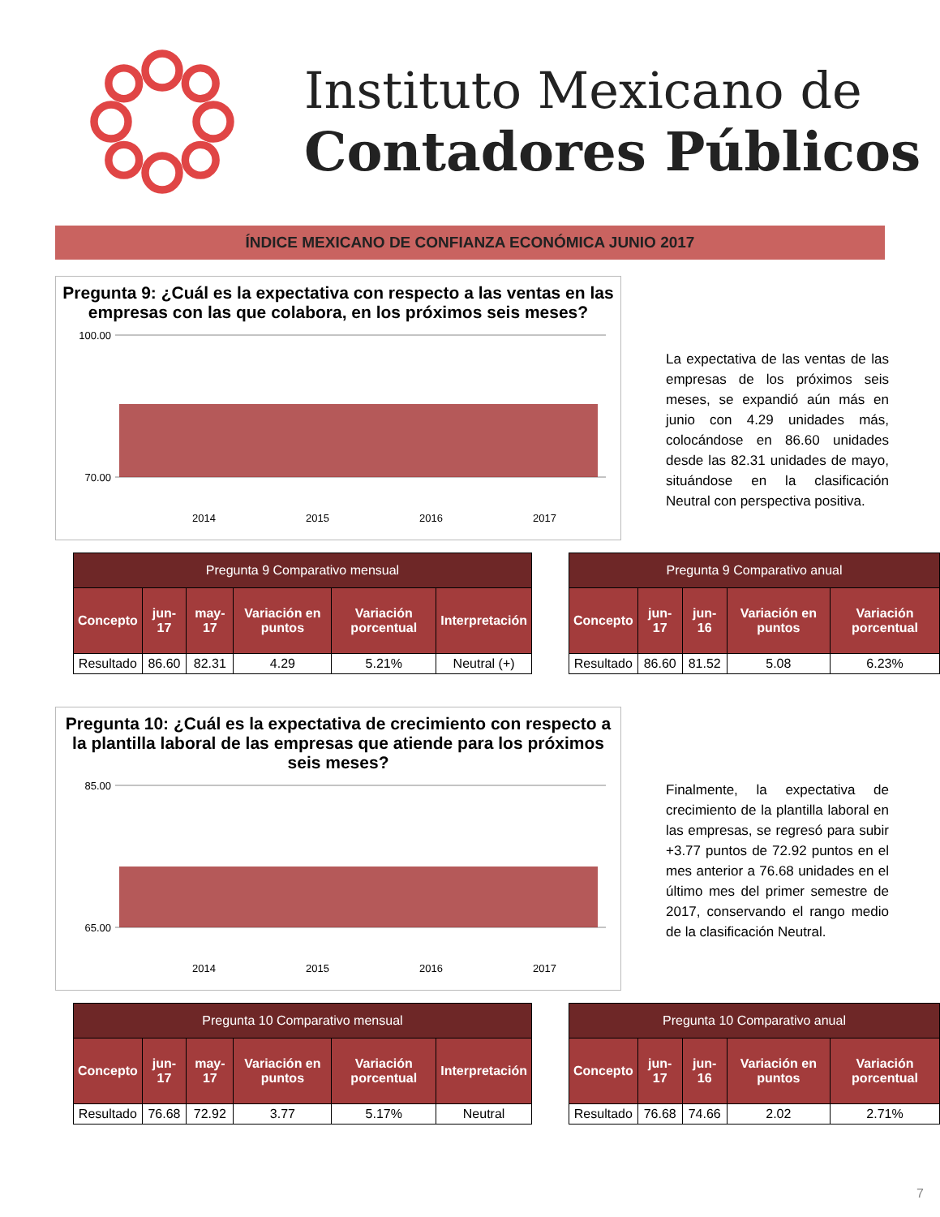Instituto Mexicano de
Contadores Públicos
ÍNDICE MEXICANO DE CONFIANZA ECONÓMICA JUNIO 2017
Pregunta 9: ¿Cuál es la expectativa con respecto a las ventas en las empresas con las que colabora, en los próximos seis meses?
100.00
70.00
2014
2015
2016
2017
La expectativa de las ventas de las empresas de los próximos seis meses, se expandió aún más en junio con 4.29 unidades más, colocándose en 86.60 unidades desde las 82.31 unidades de mayo, situándose en la clasificación Neutral con perspectiva positiva.
| Pregunta 9 Comparativo mensual | | | | | |
| --- | --- | --- | --- | --- | --- |
| Concepto | jun-17 | may-17 | Variación en puntos | Variación porcentual | Interpretación |
| Resultado | 86.60 | 82.31 | 4.29 | 5.21% | Neutral (+) |
| Pregunta 9 Comparativo anual | | | | |
| --- | --- | --- | --- | --- |
| Concepto | jun-17 | jun-16 | Variación en puntos | Variación porcentual |
| Resultado | 86.60 | 81.52 | 5.08 | 6.23% |
Pregunta 10: ¿Cuál es la expectativa de crecimiento con respecto a la plantilla laboral de las empresas que atiende para los próximos seis meses?
85.00
65.00
2014
2015
2016
2017
Finalmente, la expectativa de crecimiento de la plantilla laboral en las empresas, se regresó para subir +3.77 puntos de 72.92 puntos en el mes anterior a 76.68 unidades en el último mes del primer semestre de 2017, conservando el rango medio de la clasificación Neutral.
| Pregunta 10 Comparativo mensual | | | | | |
| --- | --- | --- | --- | --- | --- |
| Concepto | jun-17 | may-17 | Variación en puntos | Variación porcentual | Interpretación |
| Resultado | 76.68 | 72.92 | 3.77 | 5.17% | Neutral |
| Pregunta 10 Comparativo anual | | | | |
| --- | --- | --- | --- | --- |
| Concepto | jun-17 | jun-16 | Variación en puntos | Variación porcentual |
| Resultado | 76.68 | 74.66 | 2.02 | 2.71% |
7